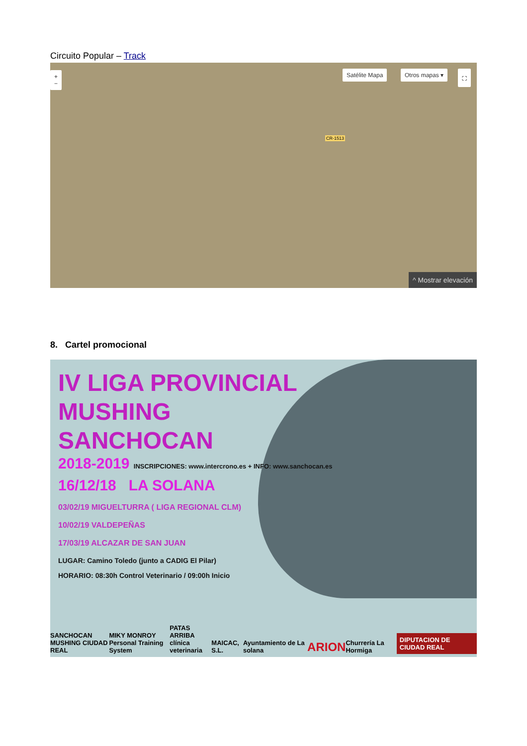Circuito Popular – Track
+
−
Satélite Mapa Otros mapas ▾ ⛶
CR-1513
^ Mostrar elevación
8. Cartel promocional
IV LIGA PROVINCIAL
MUSHING
SANCHOCAN
2018-2019 INSCRIPCIONES: www.intercrono.es + INFO: www.sanchocan.es
16/12/18 LA SOLANA
03/02/19 MIGUELTURRA ( LIGA REGIONAL CLM)
10/02/19 VALDEPEÑAS
17/03/19 ALCAZAR DE SAN JUAN
LUGAR: Camino Toledo (junto a CADIG El Pilar)
HORARIO: 08:30h Control Veterinario / 09:00h Inicio
SANCHOCAN
MUSHING CIUDAD REAL MIKY MONROY
Personal Training System PATAS ARRIBA
clínica veterinaria MAICAC, S.L. Ayuntamiento de La solana ARION Churrería La Hormiga DIPUTACION DE CIUDAD REAL